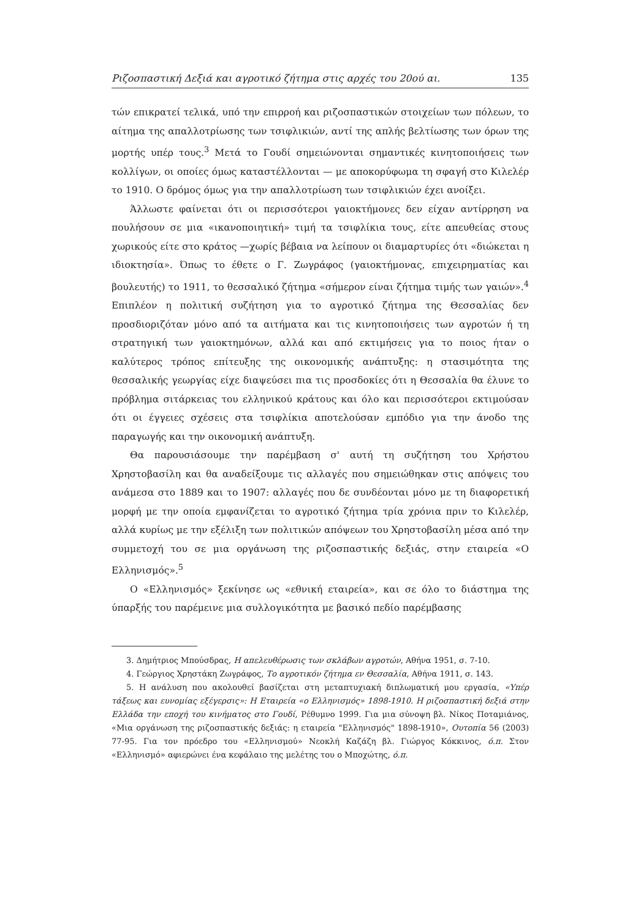Ριζοσπαστική Δεξιά και αγροτικό ζήτημα στις αρχές του 20ού αι. 135
τών επικρατεί τελικά, υπό την επιρροή και ριζοσπαστικών στοιχείων των πόλεων, το αίτημα της απαλλοτρίωσης των τσιφλικιών, αντί της απλής βελτίωσης των όρων της μορτής υπέρ τους.<sup>3</sup> Μετά το Γουδί σημειώνονται σημαντικές κινητοποιήσεις των κολλίγων, οι οποίες όμως καταστέλλονται — με αποκορύφωμα τη σφαγή στο Κιλελέρ το 1910. Ο δρόμος όμως για την απαλλοτρίωση των τσιφλικιών έχει ανοίξει.
Άλλωστε φαίνεται ότι οι περισσότεροι γαιοκτήμονες δεν είχαν αντίρρηση να πουλήσουν σε μια «ικανοποιητική» τιμή τα τσιφλίκια τους, είτε απευθείας στους χωρικούς είτε στο κράτος —χωρίς βέβαια να λείπουν οι διαμαρτυρίες ότι «διώκεται η ιδιοκτησία». Όπως το έθετε ο Γ. Ζωγράφος (γαιοκτήμονας, επιχειρηματίας και βουλευτής) το 1911, το θεσσαλικό ζήτημα «σήμερον είναι ζήτημα τιμής των γαιών».<sup>4</sup> Επιπλέον η πολιτική συζήτηση για το αγροτικό ζήτημα της Θεσσαλίας δεν προσδιοριζόταν μόνο από τα αιτήματα και τις κινητοποιήσεις των αγροτών ή τη στρατηγική των γαιοκτημόνων, αλλά και από εκτιμήσεις για το ποιος ήταν ο καλύτερος τρόπος επίτευξης της οικονομικής ανάπτυξης: η στασιμότητα της θεσσαλικής γεωργίας είχε διαψεύσει πια τις προσδοκίες ότι η Θεσσαλία θα έλυνε το πρόβλημα σιτάρκειας του ελληνικού κράτους και όλο και περισσότεροι εκτιμούσαν ότι οι έγγειες σχέσεις στα τσιφλίκια αποτελούσαν εμπόδιο για την άνοδο της παραγωγής και την οικονομική ανάπτυξη.
Θα παρουσιάσουμε την παρέμβαση σ' αυτή τη συζήτηση του Χρήστου Χρηστοβασίλη και θα αναδείξουμε τις αλλαγές που σημειώθηκαν στις απόψεις του ανάμεσα στο 1889 και το 1907: αλλαγές που δε συνδέονται μόνο με τη διαφορετική μορφή με την οποία εμφανίζεται το αγροτικό ζήτημα τρία χρόνια πριν το Κιλελέρ, αλλά κυρίως με την εξέλιξη των πολιτικών απόψεων του Χρηστοβασίλη μέσα από την συμμετοχή του σε μια οργάνωση της ριζοσπαστικής δεξιάς, στην εταιρεία «Ο Ελληνισμός».<sup>5</sup>
Ο «Ελληνισμός» ξεκίνησε ως «εθνική εταιρεία», και σε όλο το διάστημα της ύπαρξής του παρέμεινε μια συλλογικότητα με βασικό πεδίο παρέμβασης
3. Δημήτριος Μπούσδρας, Η απελευθέρωσις των σκλάβων αγροτών, Αθήνα 1951, σ. 7-10.
4. Γεώργιος Χρηστάκη Ζωγράφος, Το αγροτικόν ζήτημα εν Θεσσαλία, Αθήνα 1911, σ. 143.
5. Η ανάλυση που ακολουθεί βασίζεται στη μεταπτυχιακή διπλωματική μου εργασία, «Υπέρ τάξεως και ευνομίας εξέγερσις»: Η Εταιρεία «ο Ελληνισμός» 1898-1910. Η ριζοσπαστική δεξιά στην Ελλάδα την εποχή του κινήματος στο Γουδί, Ρέθυμνο 1999. Για μια σύνοψη βλ. Νίκος Ποταμιάνος, «Μια οργάνωση της ριζοσπαστικής δεξιάς: η εταιρεία "Ελληνισμός" 1898-1910», Ουτοπία 56 (2003) 77-95. Για τον πρόεδρο του «Ελληνισμού» Νεοκλή Καζάζη βλ. Γιώργος Κόκκινος, ό.π. Στον «Ελληνισμό» αφιερώνει ένα κεφάλαιο της μελέτης του ο Μποχώτης, ό.π.